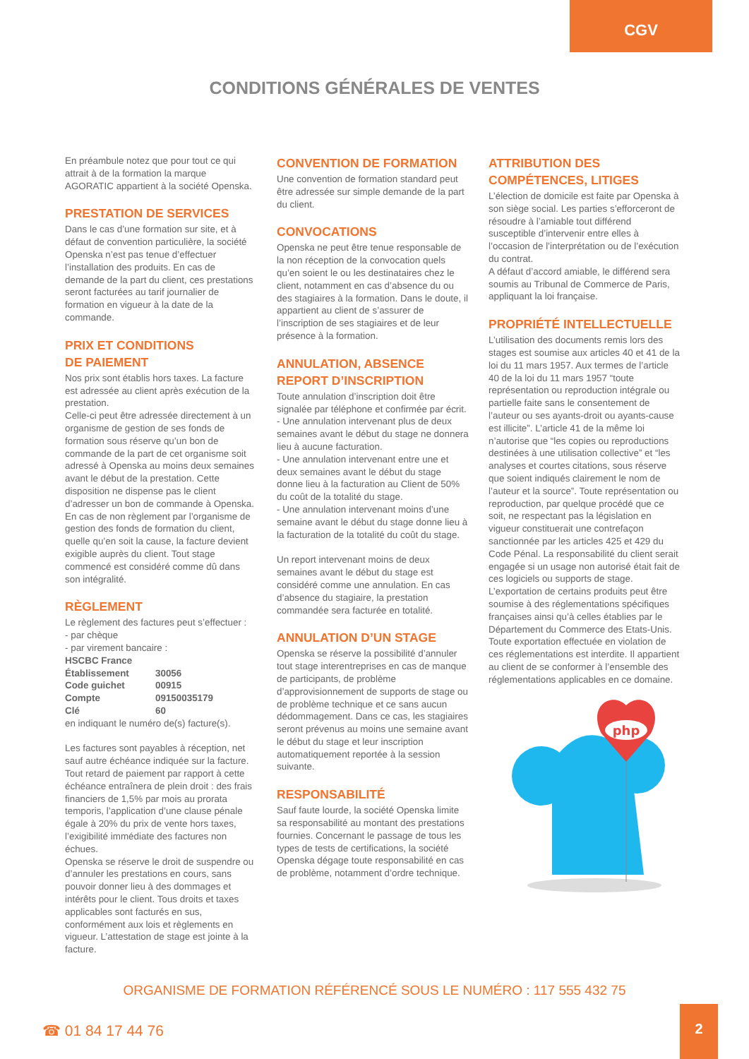CGV
CONDITIONS GÉNÉRALES DE VENTES
En préambule notez que pour tout ce qui attrait à de la formation la marque AGORATIC appartient à la société Openska.
PRESTATION DE SERVICES
Dans le cas d’une formation sur site, et à défaut de convention particulière, la société Openska n’est pas tenue d’effectuer l’installation des produits. En cas de demande de la part du client, ces prestations seront facturées au tarif journalier de formation en vigueur à la date de la commande.
PRIX ET CONDITIONS
DE PAIEMENT
Nos prix sont établis hors taxes. La facture est adressée au client après exécution de la prestation.
Celle-ci peut être adressée directement à un organisme de gestion de ses fonds de formation sous réserve qu’un bon de commande de la part de cet organisme soit adressé à Openska au moins deux semaines avant le début de la prestation. Cette disposition ne dispense pas le client d’adresser un bon de commande à Openska. En cas de non règlement par l’organisme de gestion des fonds de formation du client, quelle qu’en soit la cause, la facture devient exigible auprès du client. Tout stage commencé est considéré comme dû dans son intégralité.
RÈGLEMENT
Le règlement des factures peut s’effectuer :
- par chèque
- par virement bancaire :
| HSCBC France | |
| Établissement | 30056 |
| Code guichet | 00915 |
| Compte | 09150035179 |
| Clé | 60 |
en indiquant le numéro de(s) facture(s).
Les factures sont payables à réception, net sauf autre échéance indiquée sur la facture. Tout retard de paiement par rapport à cette échéance entraînera de plein droit : des frais financiers de 1,5% par mois au prorata temporis, l’application d’une clause pénale égale à 20% du prix de vente hors taxes, l’exigibilité immédiate des factures non échues.
Openska se réserve le droit de suspendre ou d’annuler les prestations en cours, sans pouvoir donner lieu à des dommages et intérêts pour le client. Tous droits et taxes applicables sont facturés en sus, conformément aux lois et règlements en vigueur. L’attestation de stage est jointe à la facture.
CONVENTION DE FORMATION
Une convention de formation standard peut être adressée sur simple demande de la part du client.
CONVOCATIONS
Openska ne peut être tenue responsable de la non réception de la convocation quels qu’en soient le ou les destinataires chez le client, notamment en cas d’absence du ou des stagiaires à la formation. Dans le doute, il appartient au client de s’assurer de l’inscription de ses stagiaires et de leur présence à la formation.
ANNULATION, ABSENCE
REPORT D’INSCRIPTION
Toute annulation d’inscription doit être signalée par téléphone et confirmée par écrit.
- Une annulation intervenant plus de deux semaines avant le début du stage ne donnera lieu à aucune facturation.
- Une annulation intervenant entre une et deux semaines avant le début du stage donne lieu à la facturation au Client de 50% du coût de la totalité du stage.
- Une annulation intervenant moins d’une semaine avant le début du stage donne lieu à la facturation de la totalité du coût du stage.
Un report intervenant moins de deux semaines avant le début du stage est considéré comme une annulation. En cas d’absence du stagiaire, la prestation commandée sera facturée en totalité.
ANNULATION D’UN STAGE
Openska se réserve la possibilité d’annuler tout stage interentreprises en cas de manque de participants, de problème d’approvisionnement de supports de stage ou de problème technique et ce sans aucun dédommagement. Dans ce cas, les stagiaires seront prévenus au moins une semaine avant le début du stage et leur inscription automatiquement reportée à la session suivante.
RESPONSABILITÉ
Sauf faute lourde, la société Openska limite sa responsabilité au montant des prestations fournies. Concernant le passage de tous les types de tests de certifications, la société Openska dégage toute responsabilité en cas de problème, notamment d’ordre technique.
ATTRIBUTION DES
COMPÉTENCES, LITIGES
L’élection de domicile est faite par Openska à son siège social. Les parties s’efforceront de résoudre à l’amiable tout différend susceptible d’intervenir entre elles à l’occasion de l’interprétation ou de l’exécution du contrat.
A défaut d’accord amiable, le différend sera soumis au Tribunal de Commerce de Paris, appliquant la loi française.
PROPRIÉTÉ INTELLECTUELLE
L’utilisation des documents remis lors des stages est soumise aux articles 40 et 41 de la loi du 11 mars 1957. Aux termes de l’article 40 de la loi du 11 mars 1957 “toute représentation ou reproduction intégrale ou partielle faite sans le consentement de l’auteur ou ses ayants-droit ou ayants-cause est illicite”. L’article 41 de la même loi n’autorise que “les copies ou reproductions destinées à une utilisation collective” et “les analyses et courtes citations, sous réserve que soient indiqués clairement le nom de l’auteur et la source”. Toute représentation ou reproduction, par quelque procédé que ce soit, ne respectant pas la législation en vigueur constituerait une contrefaçon sanctionnée par les articles 425 et 429 du Code Pénal. La responsabilité du client serait engagée si un usage non autorisé était fait de ces logiciels ou supports de stage. L’exportation de certains produits peut être soumise à des réglementations spécifiques françaises ainsi qu’à celles établies par le Département du Commerce des Etats-Unis. Toute exportation effectuée en violation de ces réglementations est interdite. Il appartient au client de se conformer à l’ensemble des réglementations applicables en ce domaine.
php
ORGANISME DE FORMATION RÉFÉRENCÉ SOUS LE NUMÉRO : 117 555 432 75
☎ 01 84 17 44 76
2